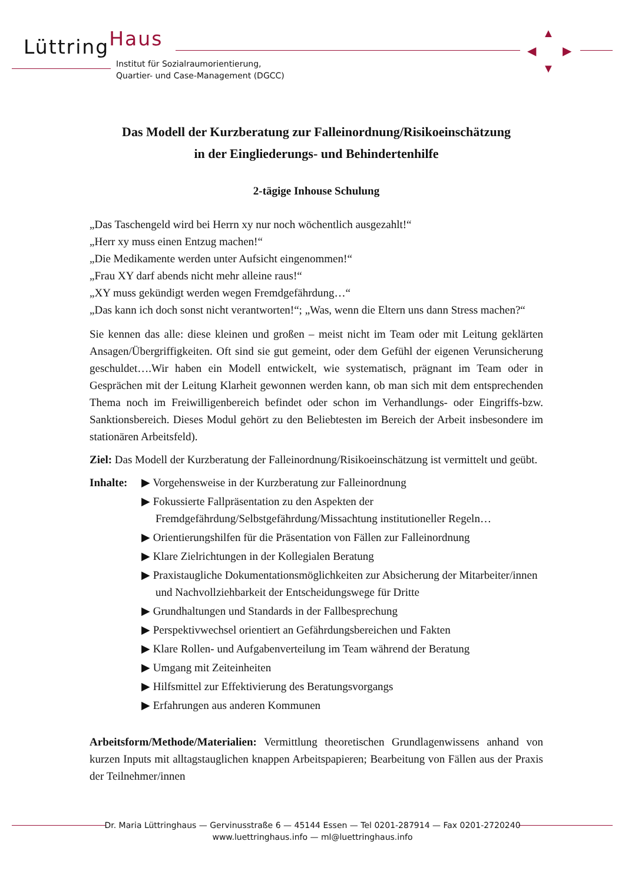LüttringHaus
Institut für Sozialraumorientierung,
Quartier- und Case-Management (DGCC)
▲
▼
◀ ▶
Das Modell der Kurzberatung zur Falleinordnung/Risikoeinschätzung
in der Eingliederungs- und Behindertenhilfe
2-tägige Inhouse Schulung
„Das Taschengeld wird bei Herrn xy nur noch wöchentlich ausgezahlt!“
„Herr xy muss einen Entzug machen!“
„Die Medikamente werden unter Aufsicht eingenommen!“
„Frau XY darf abends nicht mehr alleine raus!“
„XY muss gekündigt werden wegen Fremdgefährdung…“
„Das kann ich doch sonst nicht verantworten!“; „Was, wenn die Eltern uns dann Stress machen?“
Sie kennen das alle: diese kleinen und großen – meist nicht im Team oder mit Leitung geklärten Ansagen/Übergriffigkeiten. Oft sind sie gut gemeint, oder dem Gefühl der eigenen Verunsicherung geschuldet….Wir haben ein Modell entwickelt, wie systematisch, prägnant im Team oder in Gesprächen mit der Leitung Klarheit gewonnen werden kann, ob man sich mit dem entsprechenden Thema noch im Freiwilligenbereich befindet oder schon im Verhandlungs- oder Eingriffs-bzw. Sanktionsbereich. Dieses Modul gehört zu den Beliebtesten im Bereich der Arbeit insbesondere im stationären Arbeitsfeld).
Ziel: Das Modell der Kurzberatung der Falleinordnung/Risikoeinschätzung ist vermittelt und geübt.
Inhalte:
▶ Vorgehensweise in der Kurzberatung zur Falleinordnung
▶ Fokussierte Fallpräsentation zu den Aspekten der Fremdgefährdung/Selbstgefährdung/Missachtung institutioneller Regeln…
▶ Orientierungshilfen für die Präsentation von Fällen zur Falleinordnung
▶ Klare Zielrichtungen in der Kollegialen Beratung
▶ Praxistaugliche Dokumentationsmöglichkeiten zur Absicherung der Mitarbeiter/innen und Nachvollziehbarkeit der Entscheidungswege für Dritte
▶ Grundhaltungen und Standards in der Fallbesprechung
▶ Perspektivwechsel orientiert an Gefährdungsbereichen und Fakten
▶ Klare Rollen- und Aufgabenverteilung im Team während der Beratung
▶ Umgang mit Zeiteinheiten
▶ Hilfsmittel zur Effektivierung des Beratungsvorgangs
▶ Erfahrungen aus anderen Kommunen
Arbeitsform/Methode/Materialien: Vermittlung theoretischen Grundlagenwissens anhand von kurzen Inputs mit alltagstauglichen knappen Arbeitspapieren; Bearbeitung von Fällen aus der Praxis der Teilnehmer/innen
Dr. Maria Lüttringhaus — Gervinusstraße 6 — 45144 Essen — Tel 0201-287914 — Fax 0201-2720240
www.luettringhaus.info — ml@luettringhaus.info